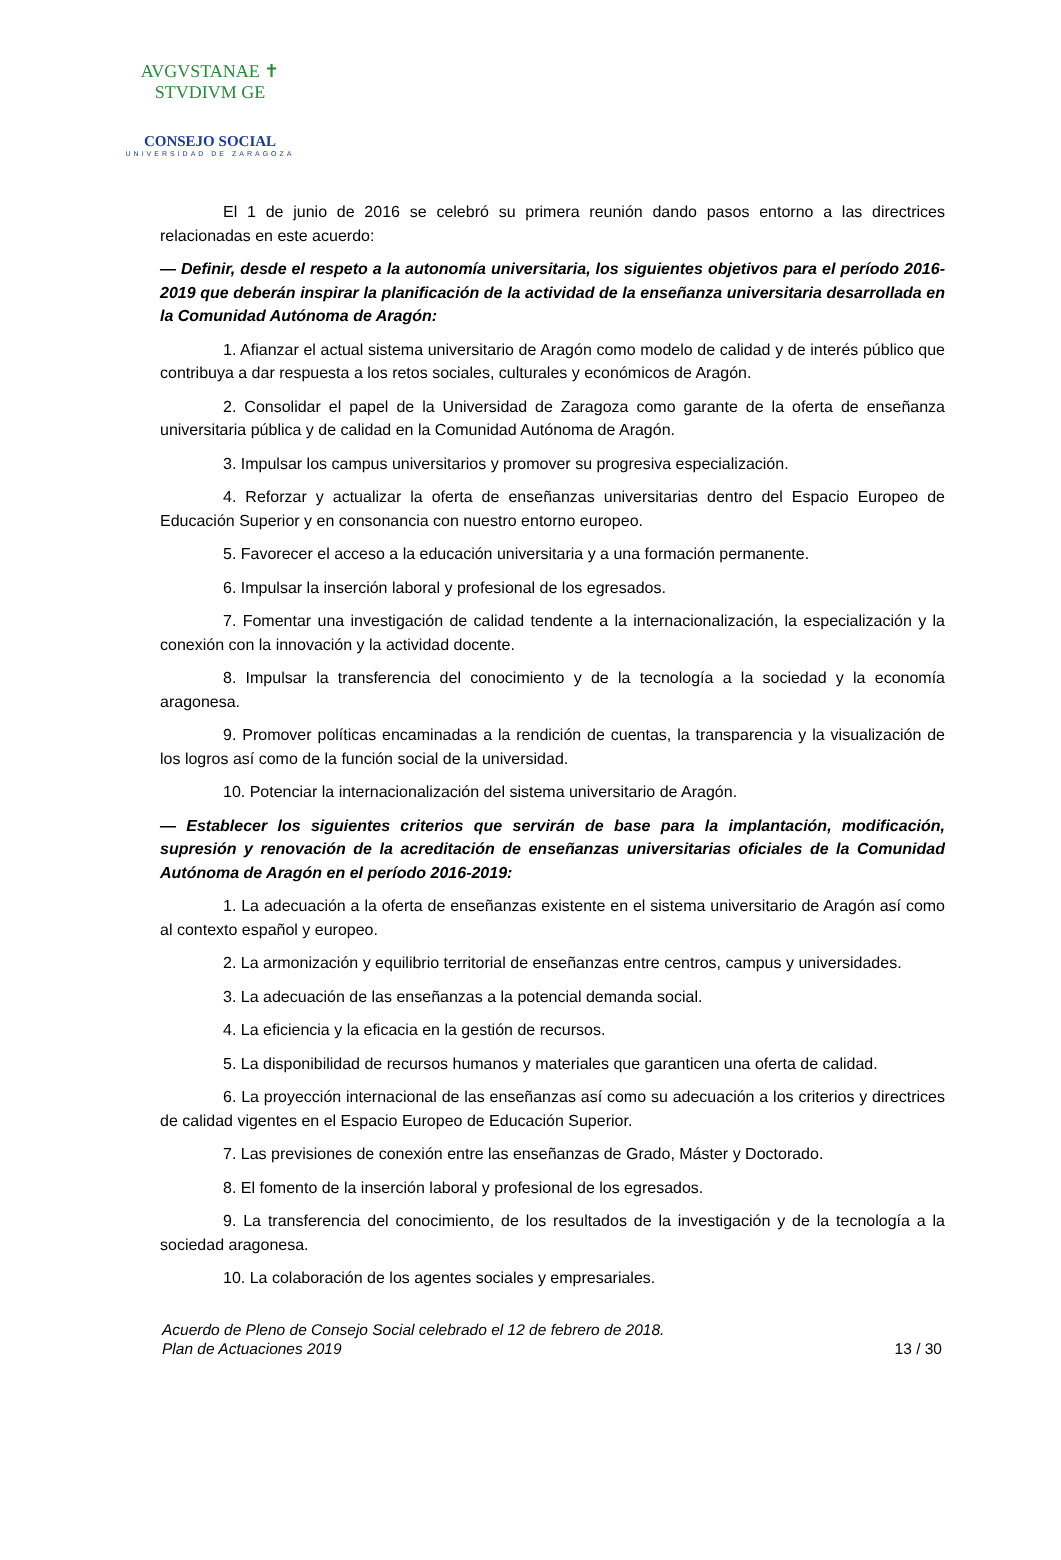AVGVSTANAE ✝ STVDIVM GE
CONSEJO SOCIAL
UNIVERSIDAD DE ZARAGOZA
El 1 de junio de 2016 se celebró su primera reunión dando pasos entorno a las directrices relacionadas en este acuerdo:
— Definir, desde el respeto a la autonomía universitaria, los siguientes objetivos para el período 2016-2019 que deberán inspirar la planificación de la actividad de la enseñanza universitaria desarrollada en la Comunidad Autónoma de Aragón:
1. Afianzar el actual sistema universitario de Aragón como modelo de calidad y de interés público que contribuya a dar respuesta a los retos sociales, culturales y económicos de Aragón.
2. Consolidar el papel de la Universidad de Zaragoza como garante de la oferta de enseñanza universitaria pública y de calidad en la Comunidad Autónoma de Aragón.
3. Impulsar los campus universitarios y promover su progresiva especialización.
4. Reforzar y actualizar la oferta de enseñanzas universitarias dentro del Espacio Europeo de Educación Superior y en consonancia con nuestro entorno europeo.
5. Favorecer el acceso a la educación universitaria y a una formación permanente.
6. Impulsar la inserción laboral y profesional de los egresados.
7. Fomentar una investigación de calidad tendente a la internacionalización, la especialización y la conexión con la innovación y la actividad docente.
8. Impulsar la transferencia del conocimiento y de la tecnología a la sociedad y la economía aragonesa.
9. Promover políticas encaminadas a la rendición de cuentas, la transparencia y la visualización de los logros así como de la función social de la universidad.
10. Potenciar la internacionalización del sistema universitario de Aragón.
— Establecer los siguientes criterios que servirán de base para la implantación, modificación, supresión y renovación de la acreditación de enseñanzas universitarias oficiales de la Comunidad Autónoma de Aragón en el período 2016-2019:
1. La adecuación a la oferta de enseñanzas existente en el sistema universitario de Aragón así como al contexto español y europeo.
2. La armonización y equilibrio territorial de enseñanzas entre centros, campus y universidades.
3. La adecuación de las enseñanzas a la potencial demanda social.
4. La eficiencia y la eficacia en la gestión de recursos.
5. La disponibilidad de recursos humanos y materiales que garanticen una oferta de calidad.
6. La proyección internacional de las enseñanzas así como su adecuación a los criterios y directrices de calidad vigentes en el Espacio Europeo de Educación Superior.
7. Las previsiones de conexión entre las enseñanzas de Grado, Máster y Doctorado.
8. El fomento de la inserción laboral y profesional de los egresados.
9. La transferencia del conocimiento, de los resultados de la investigación y de la tecnología a la sociedad aragonesa.
10. La colaboración de los agentes sociales y empresariales.
Acuerdo de Pleno de Consejo Social celebrado el 12 de febrero de 2018.
Plan de Actuaciones 2019 13 / 30